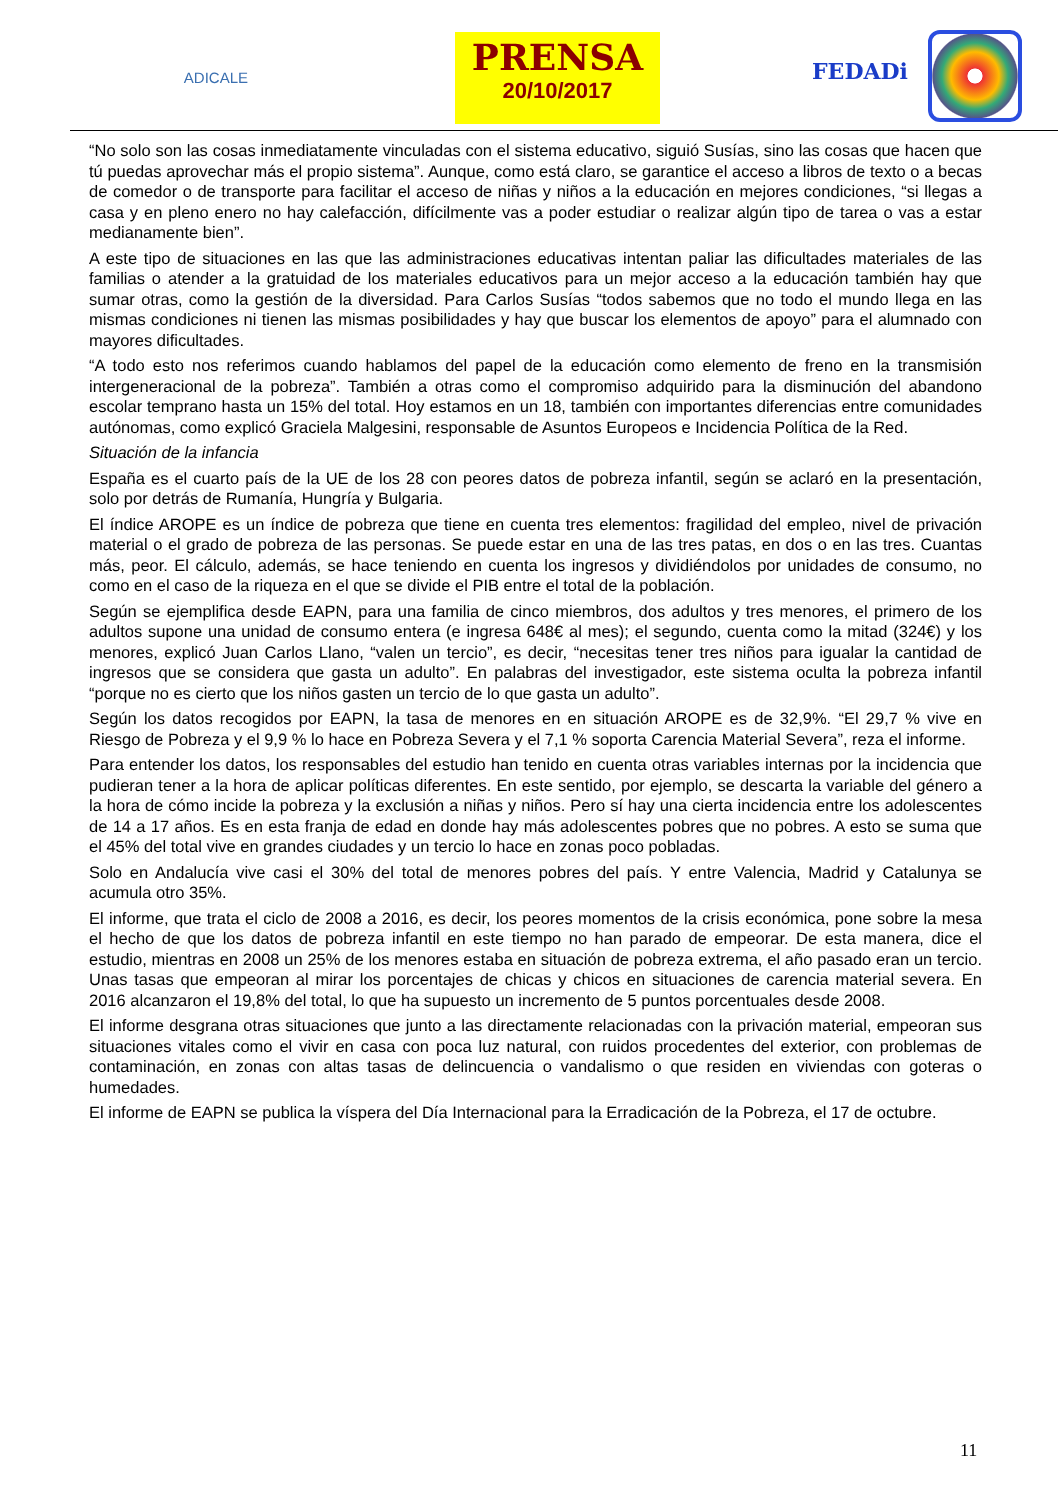ADICALE
PRENSA
20/10/2017
FEDADi
“No solo son las cosas inmediatamente vinculadas con el sistema educativo, siguió Susías, sino las cosas que hacen que tú puedas aprovechar más el propio sistema”. Aunque, como está claro, se garantice el acceso a libros de texto o a becas de comedor o de transporte para facilitar el acceso de niñas y niños a la educación en mejores condiciones, “si llegas a casa y en pleno enero no hay calefacción, difícilmente vas a poder estudiar o realizar algún tipo de tarea o vas a estar medianamente bien”.
A este tipo de situaciones en las que las administraciones educativas intentan paliar las dificultades materiales de las familias o atender a la gratuidad de los materiales educativos para un mejor acceso a la educación también hay que sumar otras, como la gestión de la diversidad. Para Carlos Susías “todos sabemos que no todo el mundo llega en las mismas condiciones ni tienen las mismas posibilidades y hay que buscar los elementos de apoyo” para el alumnado con mayores dificultades.
“A todo esto nos referimos cuando hablamos del papel de la educación como elemento de freno en la transmisión intergeneracional de la pobreza”. También a otras como el compromiso adquirido para la disminución del abandono escolar temprano hasta un 15% del total. Hoy estamos en un 18, también con importantes diferencias entre comunidades autónomas, como explicó Graciela Malgesini, responsable de Asuntos Europeos e Incidencia Política de la Red.
Situación de la infancia
España es el cuarto país de la UE de los 28 con peores datos de pobreza infantil, según se aclaró en la presentación, solo por detrás de Rumanía, Hungría y Bulgaria.
El índice AROPE es un índice de pobreza que tiene en cuenta tres elementos: fragilidad del empleo, nivel de privación material o el grado de pobreza de las personas. Se puede estar en una de las tres patas, en dos o en las tres. Cuantas más, peor. El cálculo, además, se hace teniendo en cuenta los ingresos y dividiéndolos por unidades de consumo, no como en el caso de la riqueza en el que se divide el PIB entre el total de la población.
Según se ejemplifica desde EAPN, para una familia de cinco miembros, dos adultos y tres menores, el primero de los adultos supone una unidad de consumo entera (e ingresa 648€ al mes); el segundo, cuenta como la mitad (324€) y los menores, explicó Juan Carlos Llano, “valen un tercio”, es decir, “necesitas tener tres niños para igualar la cantidad de ingresos que se considera que gasta un adulto”. En palabras del investigador, este sistema oculta la pobreza infantil “porque no es cierto que los niños gasten un tercio de lo que gasta un adulto”.
Según los datos recogidos por EAPN, la tasa de menores en en situación AROPE es de 32,9%. “El 29,7 % vive en Riesgo de Pobreza y el 9,9 % lo hace en Pobreza Severa y el 7,1 % soporta Carencia Material Severa”, reza el informe.
Para entender los datos, los responsables del estudio han tenido en cuenta otras variables internas por la incidencia que pudieran tener a la hora de aplicar políticas diferentes. En este sentido, por ejemplo, se descarta la variable del género a la hora de cómo incide la pobreza y la exclusión a niñas y niños. Pero sí hay una cierta incidencia entre los adolescentes de 14 a 17 años. Es en esta franja de edad en donde hay más adolescentes pobres que no pobres. A esto se suma que el 45% del total vive en grandes ciudades y un tercio lo hace en zonas poco pobladas.
Solo en Andalucía vive casi el 30% del total de menores pobres del país. Y entre Valencia, Madrid y Catalunya se acumula otro 35%.
El informe, que trata el ciclo de 2008 a 2016, es decir, los peores momentos de la crisis económica, pone sobre la mesa el hecho de que los datos de pobreza infantil en este tiempo no han parado de empeorar. De esta manera, dice el estudio, mientras en 2008 un 25% de los menores estaba en situación de pobreza extrema, el año pasado eran un tercio. Unas tasas que empeoran al mirar los porcentajes de chicas y chicos en situaciones de carencia material severa. En 2016 alcanzaron el 19,8% del total, lo que ha supuesto un incremento de 5 puntos porcentuales desde 2008.
El informe desgrana otras situaciones que junto a las directamente relacionadas con la privación material, empeoran sus situaciones vitales como el vivir en casa con poca luz natural, con ruidos procedentes del exterior, con problemas de contaminación, en zonas con altas tasas de delincuencia o vandalismo o que residen en viviendas con goteras o humedades.
El informe de EAPN se publica la víspera del Día Internacional para la Erradicación de la Pobreza, el 17 de octubre.
11